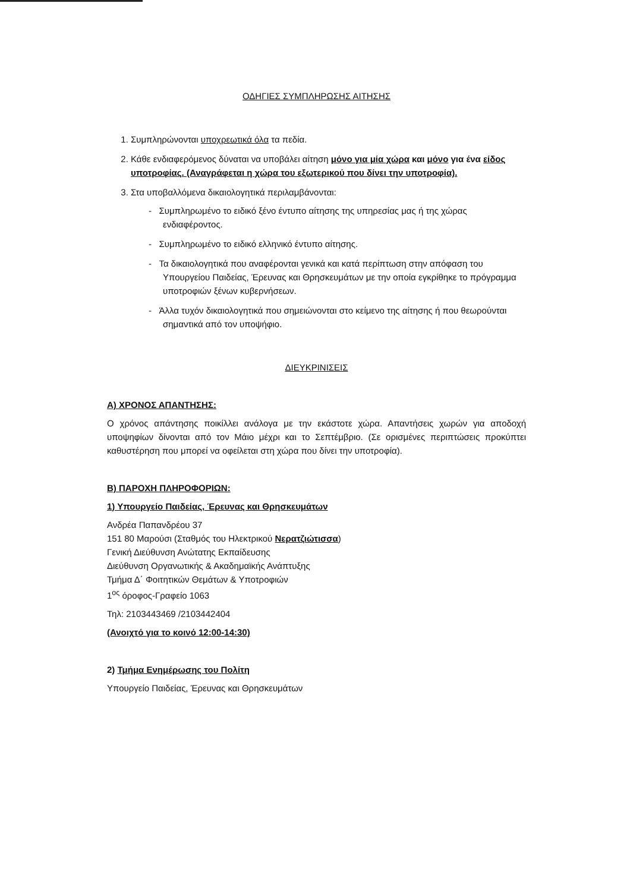ΟΔΗΓΙΕΣ ΣΥΜΠΛΗΡΩΣΗΣ ΑΙΤΗΣΗΣ
1. Συμπληρώνονται υποχρεωτικά όλα τα πεδία.
2. Κάθε ενδιαφερόμενος δύναται να υποβάλει αίτηση μόνο για μία χώρα και μόνο για ένα είδος υποτροφίας. (Αναγράφεται η χώρα του εξωτερικού που δίνει την υποτροφία).
3. Στα υποβαλλόμενα δικαιολογητικά περιλαμβάνονται:
- Συμπληρωμένο το ειδικό ξένο έντυπο αίτησης της υπηρεσίας μας ή της χώρας ενδιαφέροντος.
- Συμπληρωμένο το ειδικό ελληνικό έντυπο αίτησης.
- Τα δικαιολογητικά που αναφέρονται γενικά και κατά περίπτωση στην απόφαση του Υπουργείου Παιδείας, Έρευνας και Θρησκευμάτων με την οποία εγκρίθηκε το πρόγραμμα υποτροφιών ξένων κυβερνήσεων.
- Άλλα τυχόν δικαιολογητικά που σημειώνονται στο κείμενο της αίτησης ή που θεωρούνται σημαντικά από τον υποψήφιο.
ΔΙΕΥΚΡΙΝΙΣΕΙΣ
Α) ΧΡΟΝΟΣ ΑΠΑΝΤΗΣΗΣ:
Ο χρόνος απάντησης ποικίλλει ανάλογα με την εκάστοτε χώρα. Απαντήσεις χωρών για αποδοχή υποψηφίων δίνονται από τον Μάιο μέχρι και το Σεπτέμβριο. (Σε ορισμένες περιπτώσεις προκύπτει καθυστέρηση που μπορεί να οφείλεται στη χώρα που δίνει την υποτροφία).
Β) ΠΑΡΟΧΗ ΠΛΗΡΟΦΟΡΙΩΝ:
1) Υπουργείο Παιδείας, Έρευνας και Θρησκευμάτων
Ανδρέα Παπανδρέου 37
151 80 Μαρούσι (Σταθμός του Ηλεκτρικού Νερατζιώτισσα)
Γενική Διεύθυνση Ανώτατης Εκπαίδευσης
Διεύθυνση Οργανωτικής & Ακαδημαϊκής Ανάπτυξης
Τμήμα Δ΄ Φοιτητικών Θεμάτων & Υποτροφιών
1<sup>ος</sup> όροφος-Γραφείο 1063
Τηλ: 2103443469 /2103442404
(Ανοιχτό για το κοινό 12:00-14:30)
2) Τμήμα Ενημέρωσης του Πολίτη
Υπουργείο Παιδείας, Έρευνας και Θρησκευμάτων